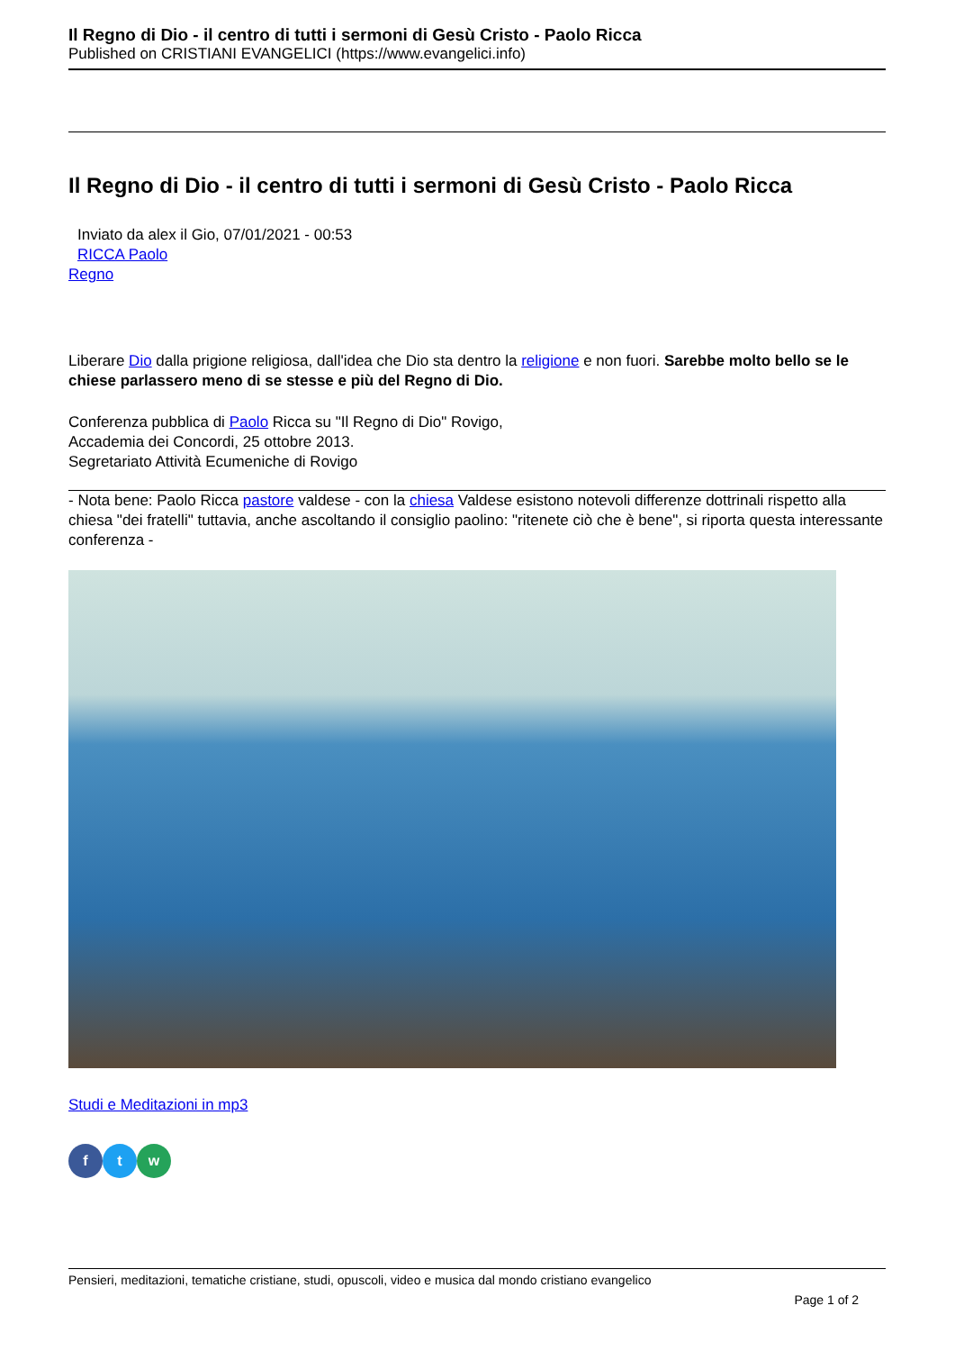Il Regno di Dio - il centro di tutti i sermoni di Gesù Cristo - Paolo Ricca
Published on CRISTIANI EVANGELICI (https://www.evangelici.info)
Il Regno di Dio - il centro di tutti i sermoni di Gesù Cristo - Paolo Ricca
Inviato da alex il Gio, 07/01/2021 - 00:53
RICCA Paolo
Regno
Liberare Dio dalla prigione religiosa, dall'idea che Dio sta dentro la religione e non fuori. Sarebbe molto bello se le chiese parlassero meno di se stesse e più del Regno di Dio.
Conferenza pubblica di Paolo Ricca su "Il Regno di Dio" Rovigo,
Accademia dei Concordi, 25 ottobre 2013.
Segretariato Attività Ecumeniche di Rovigo
- Nota bene: Paolo Ricca pastore valdese - con la chiesa Valdese esistono notevoli differenze dottrinali rispetto alla chiesa "dei fratelli" tuttavia, anche ascoltando il consiglio paolino: "ritenete ciò che è bene", si riporta questa interessante conferenza -
Studi e Meditazioni in mp3
f t w
Pensieri, meditazioni, tematiche cristiane, studi, opuscoli, video e musica dal mondo cristiano evangelico
Page 1 of 2